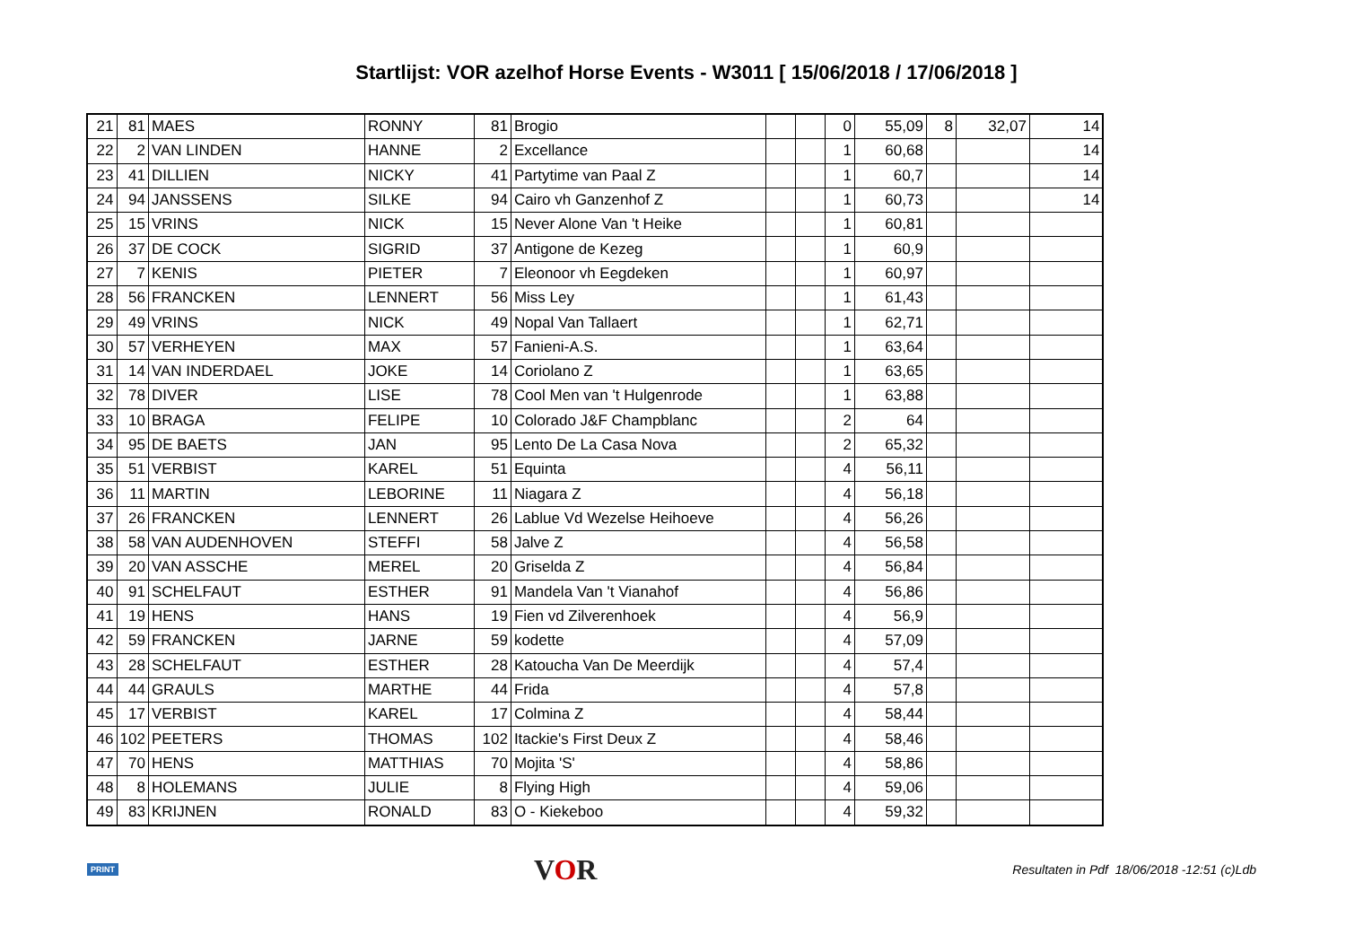Startlijst: VOR azelhof Horse Events - W3011 [ 15/06/2018 / 17/06/2018 ]
| 21 | 81 | MAES | RONNY | 81 | Brogio | | | 0 | 55,09 | 8 | 32,07 | 14 |
| 22 | 2 | VAN LINDEN | HANNE | 2 | Excellance | | | 1 | 60,68 | | | 14 |
| 23 | 41 | DILLIEN | NICKY | 41 | Partytime van Paal Z | | | 1 | 60,7 | | | 14 |
| 24 | 94 | JANSSENS | SILKE | 94 | Cairo vh Ganzenhof Z | | | 1 | 60,73 | | | 14 |
| 25 | 15 | VRINS | NICK | 15 | Never Alone Van 't Heike | | | 1 | 60,81 | | | |
| 26 | 37 | DE COCK | SIGRID | 37 | Antigone de Kezeg | | | 1 | 60,9 | | | |
| 27 | 7 | KENIS | PIETER | 7 | Eleonoor vh Eegdeken | | | 1 | 60,97 | | | |
| 28 | 56 | FRANCKEN | LENNERT | 56 | Miss Ley | | | 1 | 61,43 | | | |
| 29 | 49 | VRINS | NICK | 49 | Nopal Van Tallaert | | | 1 | 62,71 | | | |
| 30 | 57 | VERHEYEN | MAX | 57 | Fanieni-A.S. | | | 1 | 63,64 | | | |
| 31 | 14 | VAN INDERDAEL | JOKE | 14 | Coriolano Z | | | 1 | 63,65 | | | |
| 32 | 78 | DIVER | LISE | 78 | Cool Men van 't Hulgenrode | | | 1 | 63,88 | | | |
| 33 | 10 | BRAGA | FELIPE | 10 | Colorado J&F Champblanc | | | 2 | 64 | | | |
| 34 | 95 | DE BAETS | JAN | 95 | Lento De La Casa Nova | | | 2 | 65,32 | | | |
| 35 | 51 | VERBIST | KAREL | 51 | Equinta | | | 4 | 56,11 | | | |
| 36 | 11 | MARTIN | LEBORINE | 11 | Niagara Z | | | 4 | 56,18 | | | |
| 37 | 26 | FRANCKEN | LENNERT | 26 | Lablue Vd Wezelse Heihoeve | | | 4 | 56,26 | | | |
| 38 | 58 | VAN AUDENHOVEN | STEFFI | 58 | Jalve Z | | | 4 | 56,58 | | | |
| 39 | 20 | VAN ASSCHE | MEREL | 20 | Griselda Z | | | 4 | 56,84 | | | |
| 40 | 91 | SCHELFAUT | ESTHER | 91 | Mandela Van 't Vianahof | | | 4 | 56,86 | | | |
| 41 | 19 | HENS | HANS | 19 | Fien vd Zilverenhoek | | | 4 | 56,9 | | | |
| 42 | 59 | FRANCKEN | JARNE | 59 | kodette | | | 4 | 57,09 | | | |
| 43 | 28 | SCHELFAUT | ESTHER | 28 | Katoucha Van De Meerdijk | | | 4 | 57,4 | | | |
| 44 | 44 | GRAULS | MARTHE | 44 | Frida | | | 4 | 57,8 | | | |
| 45 | 17 | VERBIST | KAREL | 17 | Colmina Z | | | 4 | 58,44 | | | |
| 46 | 102 | PEETERS | THOMAS | 102 | Itackie's First Deux Z | | | 4 | 58,46 | | | |
| 47 | 70 | HENS | MATTHIAS | 70 | Mojita 'S' | | | 4 | 58,86 | | | |
| 48 | 8 | HOLEMANS | JULIE | 8 | Flying High | | | 4 | 59,06 | | | |
| 49 | 83 | KRIJNEN | RONALD | 83 | O - Kiekeboo | | | 4 | 59,32 | | | |
PRINT VOR Resultaten in Pdf 18/06/2018 -12:51 (c)Ldb